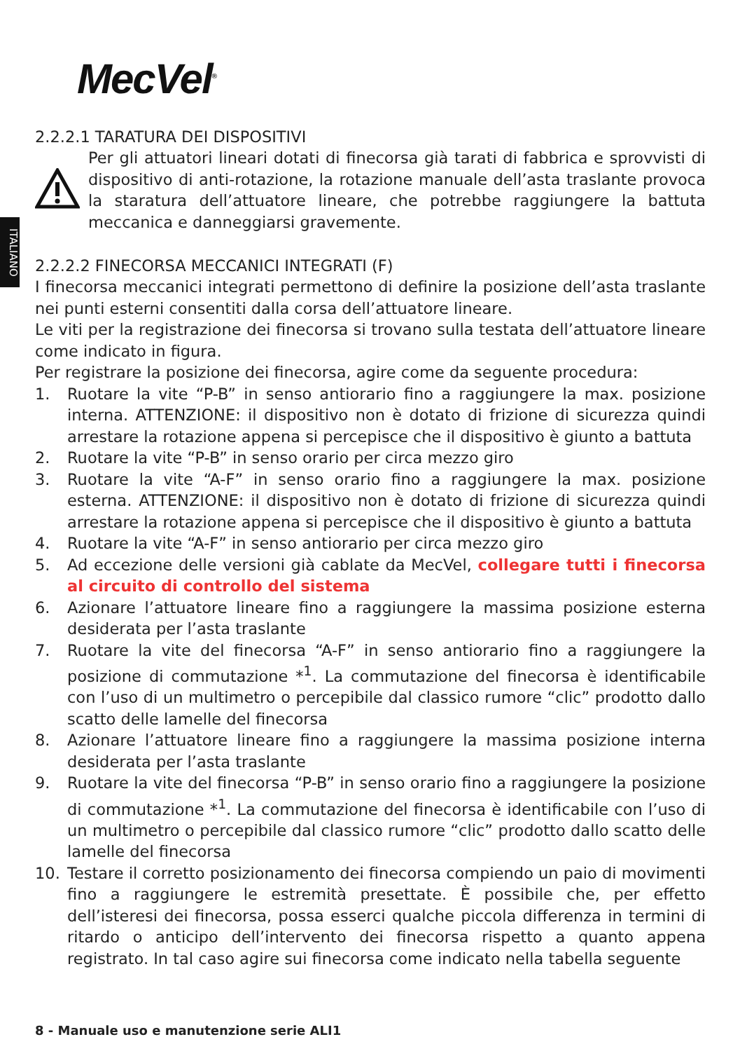ITALIANO
MecVel<sup>®</sup>
2.2.2.1 TARATURA DEI DISPOSITIVI
Per gli attuatori lineari dotati di finecorsa già tarati di fabbrica e sprovvisti di dispositivo di anti-rotazione, la rotazione manuale dell’asta traslante provoca la staratura dell’attuatore lineare, che potrebbe raggiungere la battuta meccanica e danneggiarsi gravemente.
2.2.2.2 FINECORSA MECCANICI INTEGRATI (F)
I finecorsa meccanici integrati permettono di definire la posizione dell’asta traslante nei punti esterni consentiti dalla corsa dell’attuatore lineare.
Le viti per la registrazione dei finecorsa si trovano sulla testata dell’attuatore lineare come indicato in figura.
Per registrare la posizione dei finecorsa, agire come da seguente procedura:
1. Ruotare la vite “P-B” in senso antiorario fino a raggiungere la max. posizione interna. ATTENZIONE: il dispositivo non è dotato di frizione di sicurezza quindi arrestare la rotazione appena si percepisce che il dispositivo è giunto a battuta
2. Ruotare la vite “P-B” in senso orario per circa mezzo giro
3. Ruotare la vite “A-F” in senso orario fino a raggiungere la max. posizione esterna. ATTENZIONE: il dispositivo non è dotato di frizione di sicurezza quindi arrestare la rotazione appena si percepisce che il dispositivo è giunto a battuta
4. Ruotare la vite “A-F” in senso antiorario per circa mezzo giro
5. Ad eccezione delle versioni già cablate da MecVel, collegare tutti i finecorsa al circuito di controllo del sistema
6. Azionare l’attuatore lineare fino a raggiungere la massima posizione esterna desiderata per l’asta traslante
7. Ruotare la vite del finecorsa “A-F” in senso antiorario fino a raggiungere la posizione di commutazione *<sup>1</sup>. La commutazione del finecorsa è identificabile con l’uso di un multimetro o percepibile dal classico rumore “clic” prodotto dallo scatto delle lamelle del finecorsa
8. Azionare l’attuatore lineare fino a raggiungere la massima posizione interna desiderata per l’asta traslante
9. Ruotare la vite del finecorsa “P-B” in senso orario fino a raggiungere la posizione di commutazione *<sup>1</sup>. La commutazione del finecorsa è identificabile con l’uso di un multimetro o percepibile dal classico rumore “clic” prodotto dallo scatto delle lamelle del finecorsa
10. Testare il corretto posizionamento dei finecorsa compiendo un paio di movimenti fino a raggiungere le estremità presettate. È possibile che, per effetto dell’isteresi dei finecorsa, possa esserci qualche piccola differenza in termini di ritardo o anticipo dell’intervento dei finecorsa rispetto a quanto appena registrato. In tal caso agire sui finecorsa come indicato nella tabella seguente
8 - Manuale uso e manutenzione serie ALI1